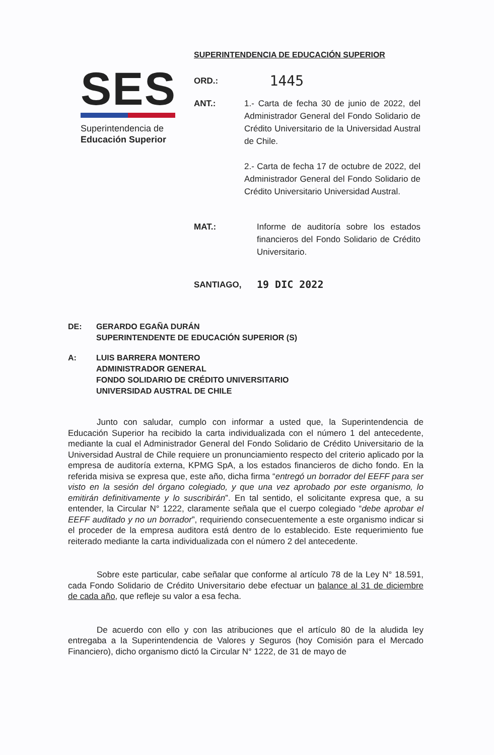SES
Superintendencia de
Educación Superior
SUPERINTENDENCIA DE EDUCACIÓN SUPERIOR
ORD.:
1445
ANT.: 1.- Carta de fecha 30 de junio de 2022, del Administrador General del Fondo Solidario de Crédito Universitario de la Universidad Austral de Chile.
2.- Carta de fecha 17 de octubre de 2022, del Administrador General del Fondo Solidario de Crédito Universitario Universidad Austral.
MAT.: Informe de auditoría sobre los estados financieros del Fondo Solidario de Crédito Universitario.
SANTIAGO,
19 DIC 2022
DE: GERARDO EGAÑA DURÁN
SUPERINTENDENTE DE EDUCACIÓN SUPERIOR (S)
A: LUIS BARRERA MONTERO
ADMINISTRADOR GENERAL
FONDO SOLIDARIO DE CRÉDITO UNIVERSITARIO
UNIVERSIDAD AUSTRAL DE CHILE
Junto con saludar, cumplo con informar a usted que, la Superintendencia de Educación Superior ha recibido la carta individualizada con el número 1 del antecedente, mediante la cual el Administrador General del Fondo Solidario de Crédito Universitario de la Universidad Austral de Chile requiere un pronunciamiento respecto del criterio aplicado por la empresa de auditoría externa, KPMG SpA, a los estados financieros de dicho fondo. En la referida misiva se expresa que, este año, dicha firma “entregó un borrador del EEFF para ser visto en la sesión del órgano colegiado, y que una vez aprobado por este organismo, lo emitirán definitivamente y lo suscribirán”. En tal sentido, el solicitante expresa que, a su entender, la Circular N° 1222, claramente señala que el cuerpo colegiado “debe aprobar el EEFF auditado y no un borrador”, requiriendo consecuentemente a este organismo indicar si el proceder de la empresa auditora está dentro de lo establecido. Este requerimiento fue reiterado mediante la carta individualizada con el número 2 del antecedente.
Sobre este particular, cabe señalar que conforme al artículo 78 de la Ley N° 18.591, cada Fondo Solidario de Crédito Universitario debe efectuar un balance al 31 de diciembre de cada año, que refleje su valor a esa fecha.
De acuerdo con ello y con las atribuciones que el artículo 80 de la aludida ley entregaba a la Superintendencia de Valores y Seguros (hoy Comisión para el Mercado Financiero), dicho organismo dictó la Circular N° 1222, de 31 de mayo de